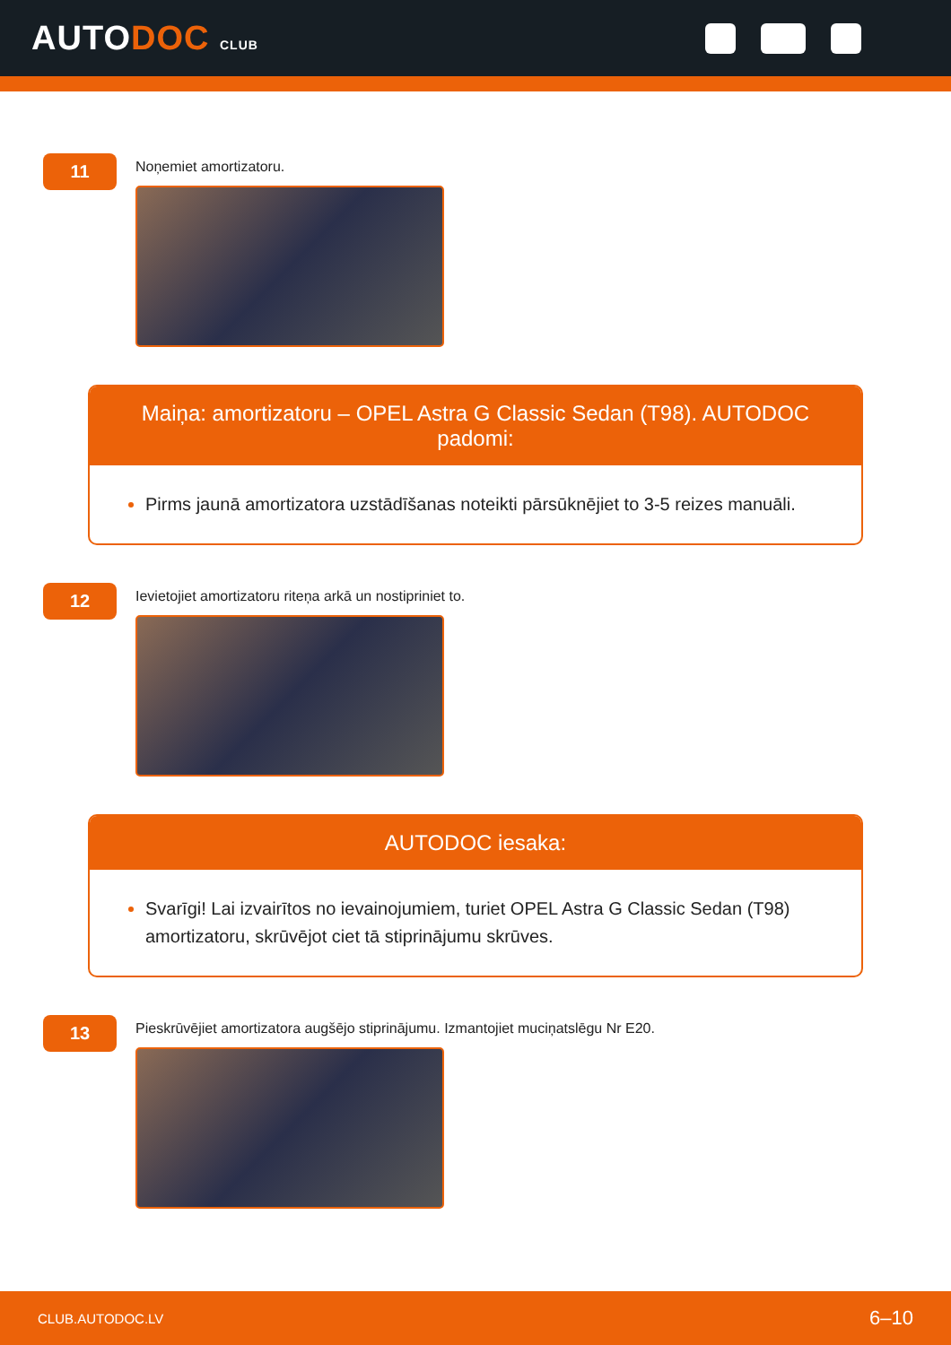AUTODOC CLUB
11
Noņemiet amortizatoru.
Maiņa: amortizatoru – OPEL Astra G Classic Sedan (T98). AUTODOC padomi:
Pirms jaunā amortizatora uzstādīšanas noteikti pārsūknējiet to 3-5 reizes manuāli.
12
Ievietojiet amortizatoru riteņa arkā un nostipriniet to.
AUTODOC iesaka:
Svarīgi! Lai izvairītos no ievainojumiem, turiet OPEL Astra G Classic Sedan (T98) amortizatoru, skrūvējot ciet tā stiprinājumu skrūves.
13
Pieskrūvējiet amortizatora augšējo stiprinājumu. Izmantojiet muciņatslēgu Nr E20.
CLUB.AUTODOC.LV 6–10